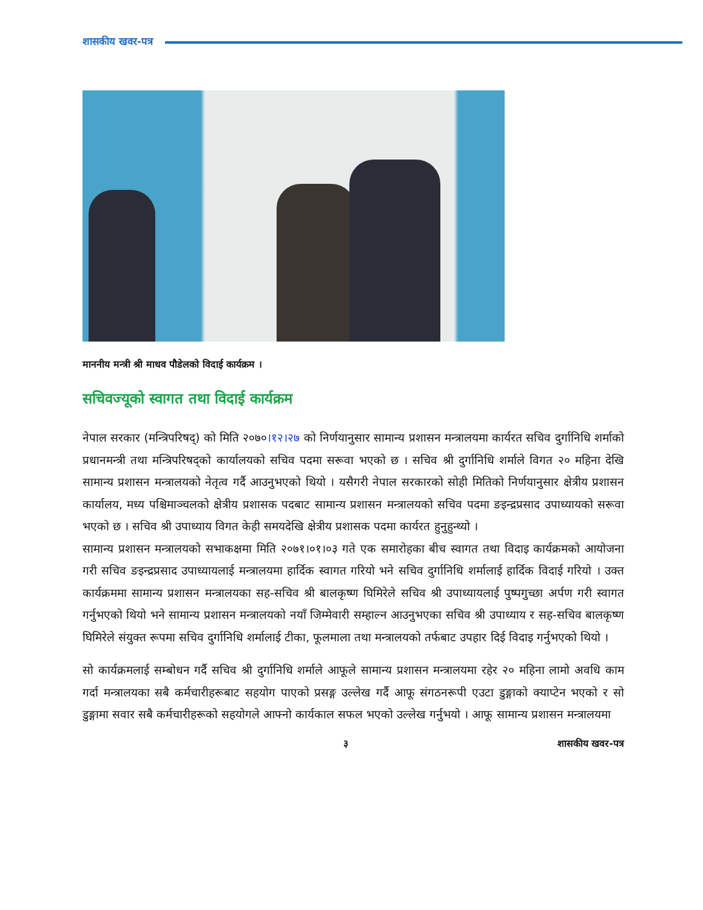शासकीय खवर-पत्र
माननीय मन्त्री श्री माधव पौडेलको विदाई कार्यक्रम ।
सचिवज्यूको स्वागत तथा विदाई कार्यक्रम
नेपाल सरकार (मन्त्रिपरिषद्) को मिति २०७०।१२।२७ को निर्णयानुसार सामान्य प्रशासन मन्त्रालयमा कार्यरत सचिव दुर्गानिधि शर्माको प्रधानमन्त्री तथा मन्त्रिपरिषद्को कार्यालयको सचिव पदमा सरूवा भएको छ । सचिव श्री दुर्गानिधि शर्माले विगत २० महिना देखि सामान्य प्रशासन मन्त्रालयको नेतृत्व गर्दै आउनुभएको थियो । यसैगरी नेपाल सरकारको सोही मितिको निर्णयानुसार क्षेत्रीय प्रशासन कार्यालय, मध्य पश्चिमाञ्चलको क्षेत्रीय प्रशासक पदबाट सामान्य प्रशासन मन्त्रालयको सचिव पदमा ङइन्द्रप्रसाद उपाध्यायको सरूवा भएको छ । सचिव श्री उपाध्याय विगत केही समयदेखि क्षेत्रीय प्रशासक पदमा कार्यरत हुनुहुन्थ्यो ।
सामान्य प्रशासन मन्त्रालयको सभाकक्षमा मिति २०७१।०१।०३ गते एक समारोहका बीच स्वागत तथा विदाइ कार्यक्रमको आयोजना गरी सचिव ङइन्द्रप्रसाद उपाध्यायलाई मन्त्रालयमा हार्दिक स्वागत गरियो भने सचिव दुर्गानिधि शर्मालाई हार्दिक विदाई गरियो । उक्त कार्यक्रममा सामान्य प्रशासन मन्त्रालयका सह-सचिव श्री बालकृष्ण घिमिरेले सचिव श्री उपाध्यायलाई पुष्पगुच्छा अर्पण गरी स्वागत गर्नुभएको थियो भने सामान्य प्रशासन मन्त्रालयको नयाँ जिम्मेवारी सम्हाल्न आउनुभएका सचिव श्री उपाध्याय र सह-सचिव बालकृष्ण घिमिरेले संयुक्त रूपमा सचिव दुर्गानिधि शर्मालाई टीका, फूलमाला तथा मन्त्रालयको तर्फबाट उपहार दिई विदाइ गर्नुभएको थियो ।
सो कार्यक्रमलाई सम्बोधन गर्दै सचिव श्री दुर्गानिधि शर्माले आफूले सामान्य प्रशासन मन्त्रालयमा रहेर २० महिना लामो अवधि काम गर्दा मन्त्रालयका सबै कर्मचारीहरूबाट सहयोग पाएको प्रसङ्ग उल्लेख गर्दै आफू संगठनरूपी एउटा डुङ्गाको क्याप्टेन भएको र सो डुङ्गामा सवार सबै कर्मचारीहरूको सहयोगले आफ्नो कार्यकाल सफल भएको उल्लेख गर्नुभयो । आफू सामान्य प्रशासन मन्त्रालयमा
३ शासकीय खवर-पत्र